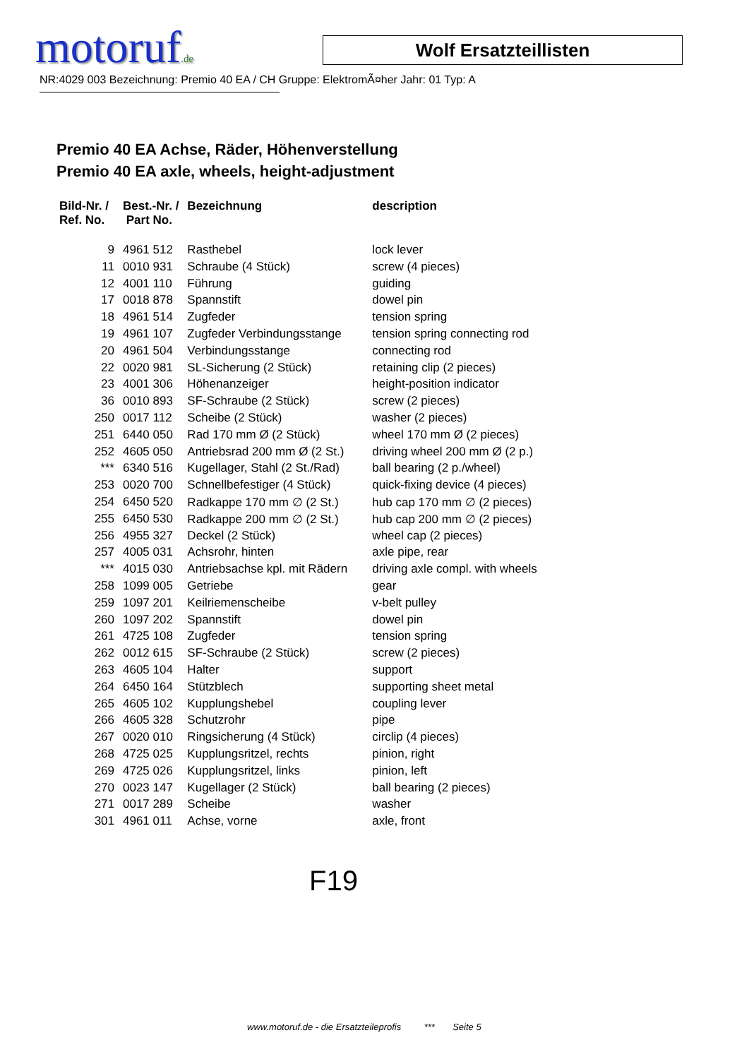motoruf.de Wolf Ersatzteillisten
NR:4029 003 Bezeichnung: Premio 40 EA / CH Gruppe: ElektromÃ¤her Jahr: 01 Typ: A
Premio 40 EA Achse, Räder, Höhenverstellung
Premio 40 EA axle, wheels, height-adjustment
| Bild-Nr. / Ref. No. | Best.-Nr. / Part No. | Bezeichnung | description |
| --- | --- | --- | --- |
| 9 | 4961 512 | Rasthebel | lock lever |
| 11 | 0010 931 | Schraube (4 Stück) | screw (4 pieces) |
| 12 | 4001 110 | Führung | guiding |
| 17 | 0018 878 | Spannstift | dowel pin |
| 18 | 4961 514 | Zugfeder | tension spring |
| 19 | 4961 107 | Zugfeder Verbindungsstange | tension spring connecting rod |
| 20 | 4961 504 | Verbindungsstange | connecting rod |
| 22 | 0020 981 | SL-Sicherung (2 Stück) | retaining clip (2 pieces) |
| 23 | 4001 306 | Höhenanzeiger | height-position indicator |
| 36 | 0010 893 | SF-Schraube (2 Stück) | screw (2 pieces) |
| 250 | 0017 112 | Scheibe (2 Stück) | washer (2 pieces) |
| 251 | 6440 050 | Rad 170 mm Ø (2 Stück) | wheel 170 mm Ø (2 pieces) |
| 252 | 4605 050 | Antriebsrad 200 mm Ø (2 St.) | driving wheel 200 mm Ø (2 p.) |
| *** | 6340 516 | Kugellager, Stahl (2 St./Rad) | ball bearing (2 p./wheel) |
| 253 | 0020 700 | Schnellbefestiger (4 Stück) | quick-fixing device (4 pieces) |
| 254 | 6450 520 | Radkappe 170 mm ∅ (2 St.) | hub cap 170 mm ∅ (2 pieces) |
| 255 | 6450 530 | Radkappe 200 mm ∅ (2 St.) | hub cap 200 mm ∅ (2 pieces) |
| 256 | 4955 327 | Deckel (2 Stück) | wheel cap (2 pieces) |
| 257 | 4005 031 | Achsrohr, hinten | axle pipe, rear |
| *** | 4015 030 | Antriebsachse kpl. mit Rädern | driving axle compl. with wheels |
| 258 | 1099 005 | Getriebe | gear |
| 259 | 1097 201 | Keilriemenscheibe | v-belt pulley |
| 260 | 1097 202 | Spannstift | dowel pin |
| 261 | 4725 108 | Zugfeder | tension spring |
| 262 | 0012 615 | SF-Schraube (2 Stück) | screw (2 pieces) |
| 263 | 4605 104 | Halter | support |
| 264 | 6450 164 | Stützblech | supporting sheet metal |
| 265 | 4605 102 | Kupplungshebel | coupling lever |
| 266 | 4605 328 | Schutzrohr | pipe |
| 267 | 0020 010 | Ringsicherung (4 Stück) | circlip (4 pieces) |
| 268 | 4725 025 | Kupplungsritzel, rechts | pinion, right |
| 269 | 4725 026 | Kupplungsritzel, links | pinion, left |
| 270 | 0023 147 | Kugellager (2 Stück) | ball bearing (2 pieces) |
| 271 | 0017 289 | Scheibe | washer |
| 301 | 4961 011 | Achse, vorne | axle, front |
F19
www.motoruf.de - die Ersatzteileprofis *** Seite 5